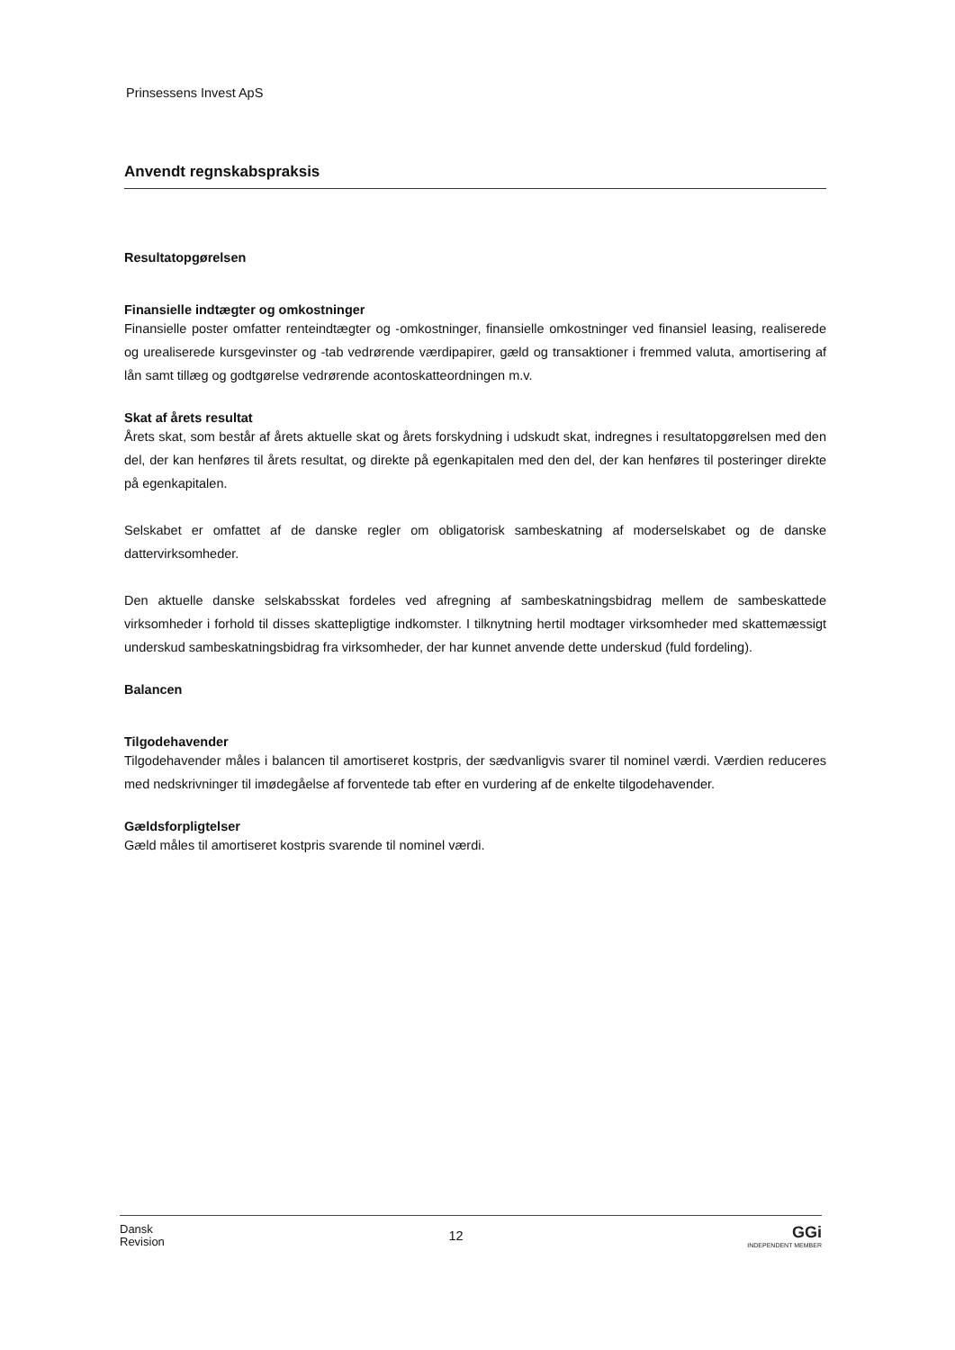Prinsessens Invest ApS
Anvendt regnskabspraksis
Resultatopgørelsen
Finansielle indtægter og omkostninger
Finansielle poster omfatter renteindtægter og -omkostninger, finansielle omkostninger ved finansiel leasing, realiserede og urealiserede kursgevinster og -tab vedrørende værdipapirer, gæld og transaktioner i fremmed valuta, amortisering af lån samt tillæg og godtgørelse vedrørende acontoskatteordningen m.v.
Skat af årets resultat
Årets skat, som består af årets aktuelle skat og årets forskydning i udskudt skat, indregnes i resultatopgørelsen med den del, der kan henføres til årets resultat, og direkte på egenkapitalen med den del, der kan henføres til posteringer direkte på egenkapitalen.
Selskabet er omfattet af de danske regler om obligatorisk sambeskatning af moderselskabet og de danske dattervirksomheder.
Den aktuelle danske selskabsskat fordeles ved afregning af sambeskatningsbidrag mellem de sambeskattede virksomheder i forhold til disses skattepligtige indkomster. I tilknytning hertil modtager virksomheder med skattemæssigt underskud sambeskatningsbidrag fra virksomheder, der har kunnet anvende dette underskud (fuld fordeling).
Balancen
Tilgodehavender
Tilgodehavender måles i balancen til amortiseret kostpris, der sædvanligvis svarer til nominel værdi. Værdien reduceres med nedskrivninger til imødegåelse af forventede tab efter en vurdering af de enkelte tilgodehavender.
Gældsforpligtelser
Gæld måles til amortiseret kostpris svarende til nominel værdi.
Dansk
Revision
12
GGi
INDEPENDENT MEMBER